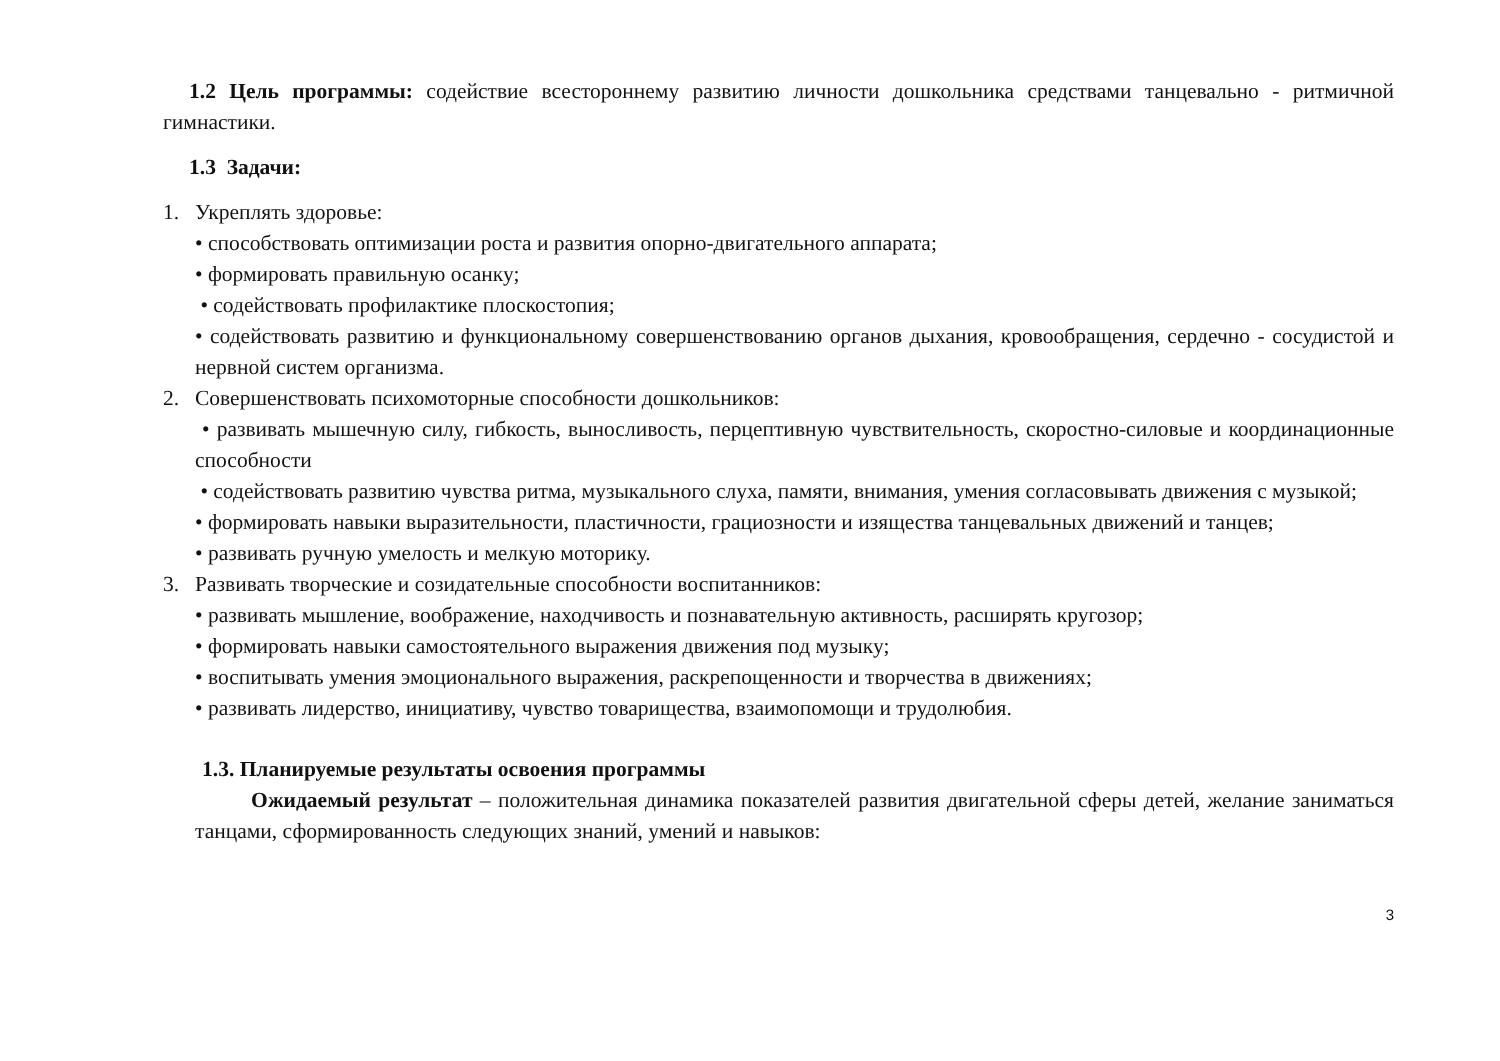1.2 Цель программы: содействие всестороннему развитию личности дошкольника средствами танцевально - ритмичной гимнастики.
1.3 Задачи:
1. Укреплять здоровье:
• способствовать оптимизации роста и развития опорно-двигательного аппарата;
• формировать правильную осанку;
• содействовать профилактике плоскостопия;
• содействовать развитию и функциональному совершенствованию органов дыхания, кровообращения, сердечно - сосудистой и нервной систем организма.
2. Совершенствовать психомоторные способности дошкольников:
• развивать мышечную силу, гибкость, выносливость, перцептивную чувствительность, скоростно-силовые и координационные способности
• содействовать развитию чувства ритма, музыкального слуха, памяти, внимания, умения согласовывать движения с музыкой;
• формировать навыки выразительности, пластичности, грациозности и изящества танцевальных движений и танцев;
• развивать ручную умелость и мелкую моторику.
3. Развивать творческие и созидательные способности воспитанников:
• развивать мышление, воображение, находчивость и познавательную активность, расширять кругозор;
• формировать навыки самостоятельного выражения движения под музыку;
• воспитывать умения эмоционального выражения, раскрепощенности и творчества в движениях;
• развивать лидерство, инициативу, чувство товарищества, взаимопомощи и трудолюбия.
1.3. Планируемые результаты освоения программы
Ожидаемый результат – положительная динамика показателей развития двигательной сферы детей, желание заниматься танцами, сформированность следующих знаний, умений и навыков:
3